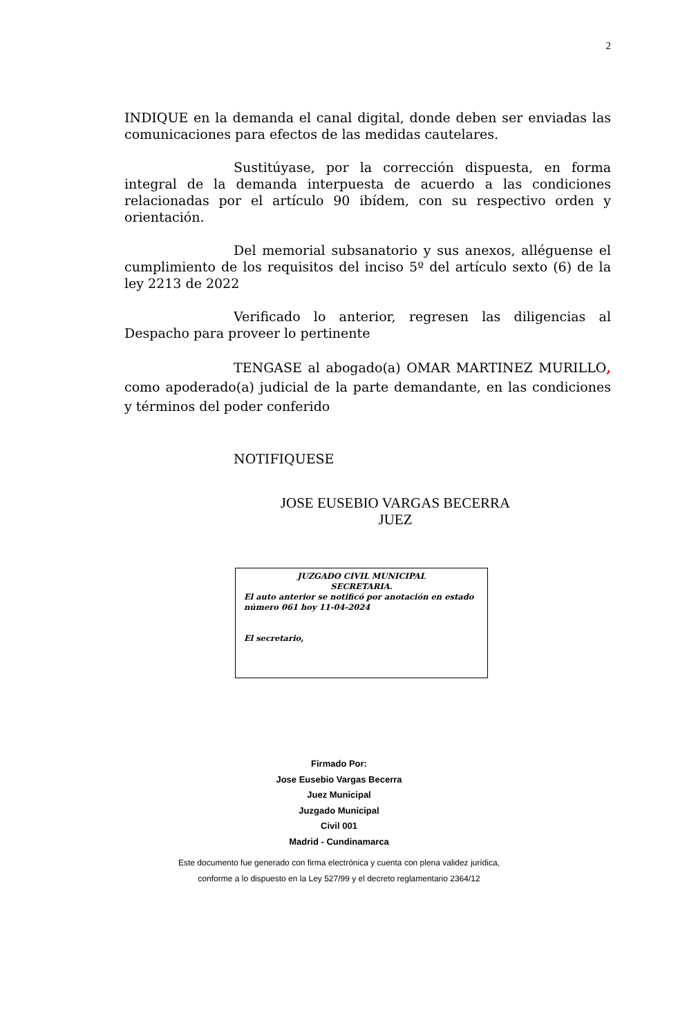2
INDIQUE en la demanda el canal digital, donde deben ser enviadas las comunicaciones para efectos de las medidas cautelares.
Sustitúyase, por la corrección dispuesta, en forma integral de la demanda interpuesta de acuerdo a las condiciones relacionadas por el artículo 90 ibídem, con su respectivo orden y orientación.
Del memorial subsanatorio y sus anexos, alléguense el cumplimiento de los requisitos del inciso 5º del artículo sexto (6) de la ley 2213 de 2022
Verificado lo anterior, regresen las diligencias al Despacho para proveer lo pertinente
TENGASE al abogado(a) OMAR MARTINEZ MURILLO, como apoderado(a) judicial de la parte demandante, en las condiciones y términos del poder conferido
NOTIFIQUESE
JOSE EUSEBIO VARGAS BECERRA
JUEZ
JUZGADO CIVIL MUNICIPAL
SECRETARIA.
El auto anterior se notificó por anotación en estado número 061 hoy 11-04-2024
El secretario,
Firmado Por:
Jose Eusebio Vargas Becerra
Juez Municipal
Juzgado Municipal
Civil 001
Madrid - Cundinamarca
Este documento fue generado con firma electrónica y cuenta con plena validez jurídica,
conforme a lo dispuesto en la Ley 527/99 y el decreto reglamentario 2364/12